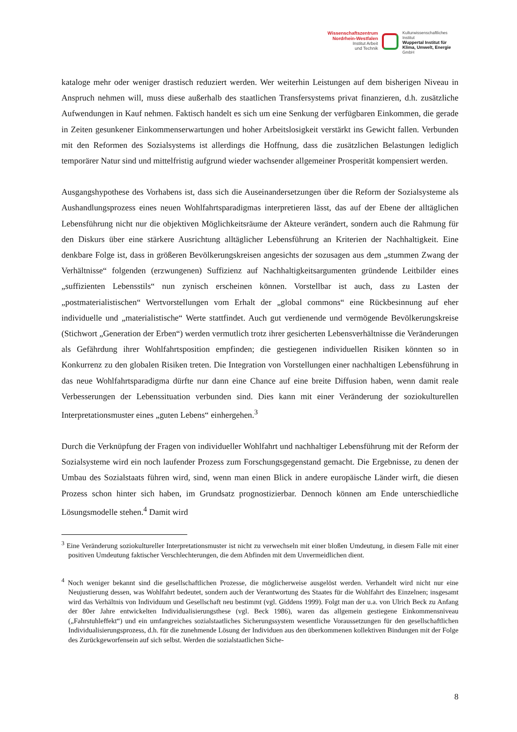Wissenschaftszentrum
Nordrhein-Westfalen
Institut Arbeit
und Technik
Kulturwissenschaftliches
Institut
Wuppertal Institut für
Klima, Umwelt, Energie
GmbH
kataloge mehr oder weniger drastisch reduziert werden. Wer weiterhin Leistungen auf dem bisherigen Niveau in Anspruch nehmen will, muss diese außerhalb des staatlichen Transfersystems privat finanzieren, d.h. zusätzliche Aufwendungen in Kauf nehmen. Faktisch handelt es sich um eine Senkung der verfügbaren Einkommen, die gerade in Zeiten gesunkener Einkommenserwartungen und hoher Arbeitslosigkeit verstärkt ins Gewicht fallen. Verbunden mit den Reformen des Sozialsystems ist allerdings die Hoffnung, dass die zusätzlichen Belastungen lediglich temporärer Natur sind und mittelfristig aufgrund wieder wachsender allgemeiner Prosperität kompensiert werden.
Ausgangshypothese des Vorhabens ist, dass sich die Auseinandersetzungen über die Reform der Sozialsysteme als Aushandlungsprozess eines neuen Wohlfahrtsparadigmas interpretieren lässt, das auf der Ebene der alltäglichen Lebensführung nicht nur die objektiven Möglichkeitsräume der Akteure verändert, sondern auch die Rahmung für den Diskurs über eine stärkere Ausrichtung alltäglicher Lebensführung an Kriterien der Nachhaltigkeit. Eine denkbare Folge ist, dass in größeren Bevölkerungskreisen angesichts der sozusagen aus dem „stummen Zwang der Verhältnisse“ folgenden (erzwungenen) Suffizienz auf Nachhaltigkeitsargumenten gründende Leitbilder eines „suffizienten Lebensstils“ nun zynisch erscheinen können. Vorstellbar ist auch, dass zu Lasten der „postmaterialistischen“ Wertvorstellungen vom Erhalt der „global commons“ eine Rückbesinnung auf eher individuelle und „materialistische“ Werte stattfindet. Auch gut verdienende und vermögende Bevölkerungskreise (Stichwort „Generation der Erben“) werden vermutlich trotz ihrer gesicherten Lebensverhältnisse die Veränderungen als Gefährdung ihrer Wohlfahrtsposition empfinden; die gestiegenen individuellen Risiken könnten so in Konkurrenz zu den globalen Risiken treten. Die Integration von Vorstellungen einer nachhaltigen Lebensführung in das neue Wohlfahrtsparadigma dürfte nur dann eine Chance auf eine breite Diffusion haben, wenn damit reale Verbesserungen der Lebenssituation verbunden sind. Dies kann mit einer Veränderung der soziokulturellen Interpretationsmuster eines „guten Lebens“ einhergehen.<sup>3</sup>
Durch die Verknüpfung der Fragen von individueller Wohlfahrt und nachhaltiger Lebensführung mit der Reform der Sozialsysteme wird ein noch laufender Prozess zum Forschungsgegenstand gemacht. Die Ergebnisse, zu denen der Umbau des Sozialstaats führen wird, sind, wenn man einen Blick in andere europäische Länder wirft, die diesen Prozess schon hinter sich haben, im Grundsatz prognostizierbar. Dennoch können am Ende unterschiedliche Lösungsmodelle stehen.<sup>4</sup> Damit wird
<sup>3</sup> Eine Veränderung soziokultureller Interpretationsmuster ist nicht zu verwechseln mit einer bloßen Umdeutung, in diesem Falle mit einer positiven Umdeutung faktischer Verschlechterungen, die dem Abfinden mit dem Unvermeidlichen dient.
<sup>4</sup> Noch weniger bekannt sind die gesellschaftlichen Prozesse, die möglicherweise ausgelöst werden. Verhandelt wird nicht nur eine Neujustierung dessen, was Wohlfahrt bedeutet, sondern auch der Verantwortung des Staates für die Wohlfahrt des Einzelnen; insgesamt wird das Verhältnis von Individuum und Gesellschaft neu bestimmt (vgl. Giddens 1999). Folgt man der u.a. von Ulrich Beck zu Anfang der 80er Jahre entwickelten Individualisierungsthese (vgl. Beck 1986), waren das allgemein gestiegene Einkommensniveau („Fahrstuhleffekt“) und ein umfangreiches sozialstaatliches Sicherungssystem wesentliche Voraussetzungen für den gesellschaftlichen Individualisierungsprozess, d.h. für die zunehmende Lösung der Individuen aus den überkommenen kollektiven Bindungen mit der Folge des Zurückgeworfensein auf sich selbst. Werden die sozialstaatlichen Siche-
8